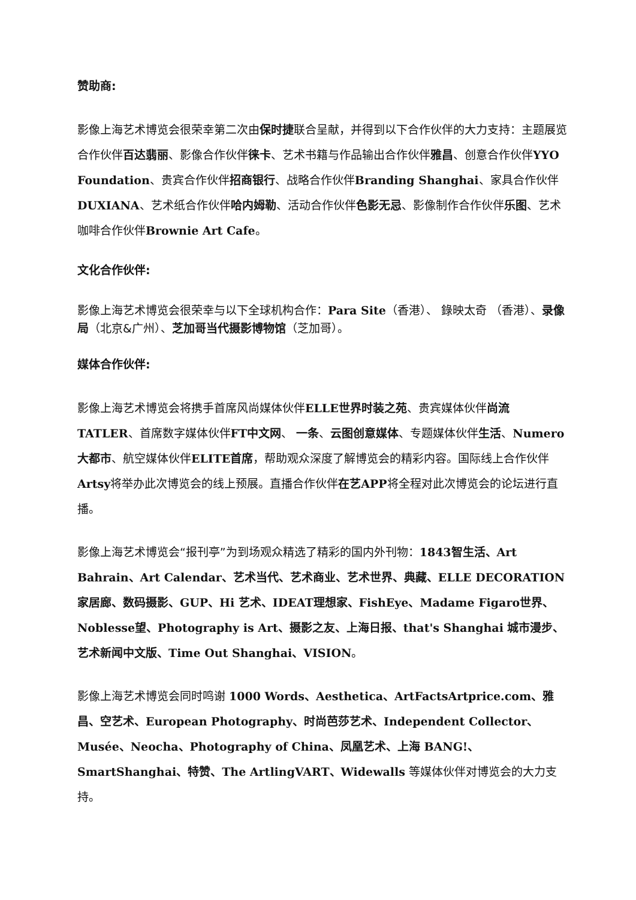赞助商:
影像上海艺术博览会很荣幸第二次由保时捷联合呈献，并得到以下合作伙伴的大力支持：主题展览合作伙伴百达翡丽、影像合作伙伴徕卡、艺术书籍与作品输出合作伙伴雅昌、创意合作伙伴YYO Foundation、贵宾合作伙伴招商银行、战略合作伙伴Branding Shanghai、家具合作伙伴DUXIANA、艺术纸合作伙伴哈内姆勒、活动合作伙伴色影无忌、影像制作合作伙伴乐图、艺术咖啡合作伙伴Brownie Art Cafe。
文化合作伙伴:
影像上海艺术博览会很荣幸与以下全球机构合作：Para Site（香港）、 錄映太奇 （香港）、录像局（北京&广州）、芝加哥当代摄影博物馆（芝加哥）。
媒体合作伙伴:
影像上海艺术博览会将携手首席风尚媒体伙伴ELLE世界时装之苑、贵宾媒体伙伴尚流TATLER、首席数字媒体伙伴FT中文网、 一条、云图创意媒体、专题媒体伙伴生活、Numero大都市、航空媒体伙伴ELITE首席，帮助观众深度了解博览会的精彩内容。国际线上合作伙伴Artsy将举办此次博览会的线上预展。直播合作伙伴在艺APP将全程对此次博览会的论坛进行直播。
影像上海艺术博览会“报刊亭”为到场观众精选了精彩的国内外刊物：1843智生活、Art Bahrain、Art Calendar、艺术当代、艺术商业、艺术世界、典藏、ELLE DECORATION家居廊、数码摄影、GUP、Hi 艺术、IDEAT理想家、FishEye、Madame Figaro世界、Noblesse望、Photography is Art、摄影之友、上海日报、that's Shanghai 城市漫步、艺术新闻中文版、Time Out Shanghai、VISION。
影像上海艺术博览会同时鸣谢 1000 Words、Aesthetica、ArtFactsArtprice.com、雅昌、空艺术、European Photography、时尚芭莎艺术、Independent Collector、Musée、Neocha、Photography of China、凤凰艺术、上海 BANG!、 SmartShanghai、特赞、The ArtlingVART、Widewalls 等媒体伙伴对博览会的大力支持。